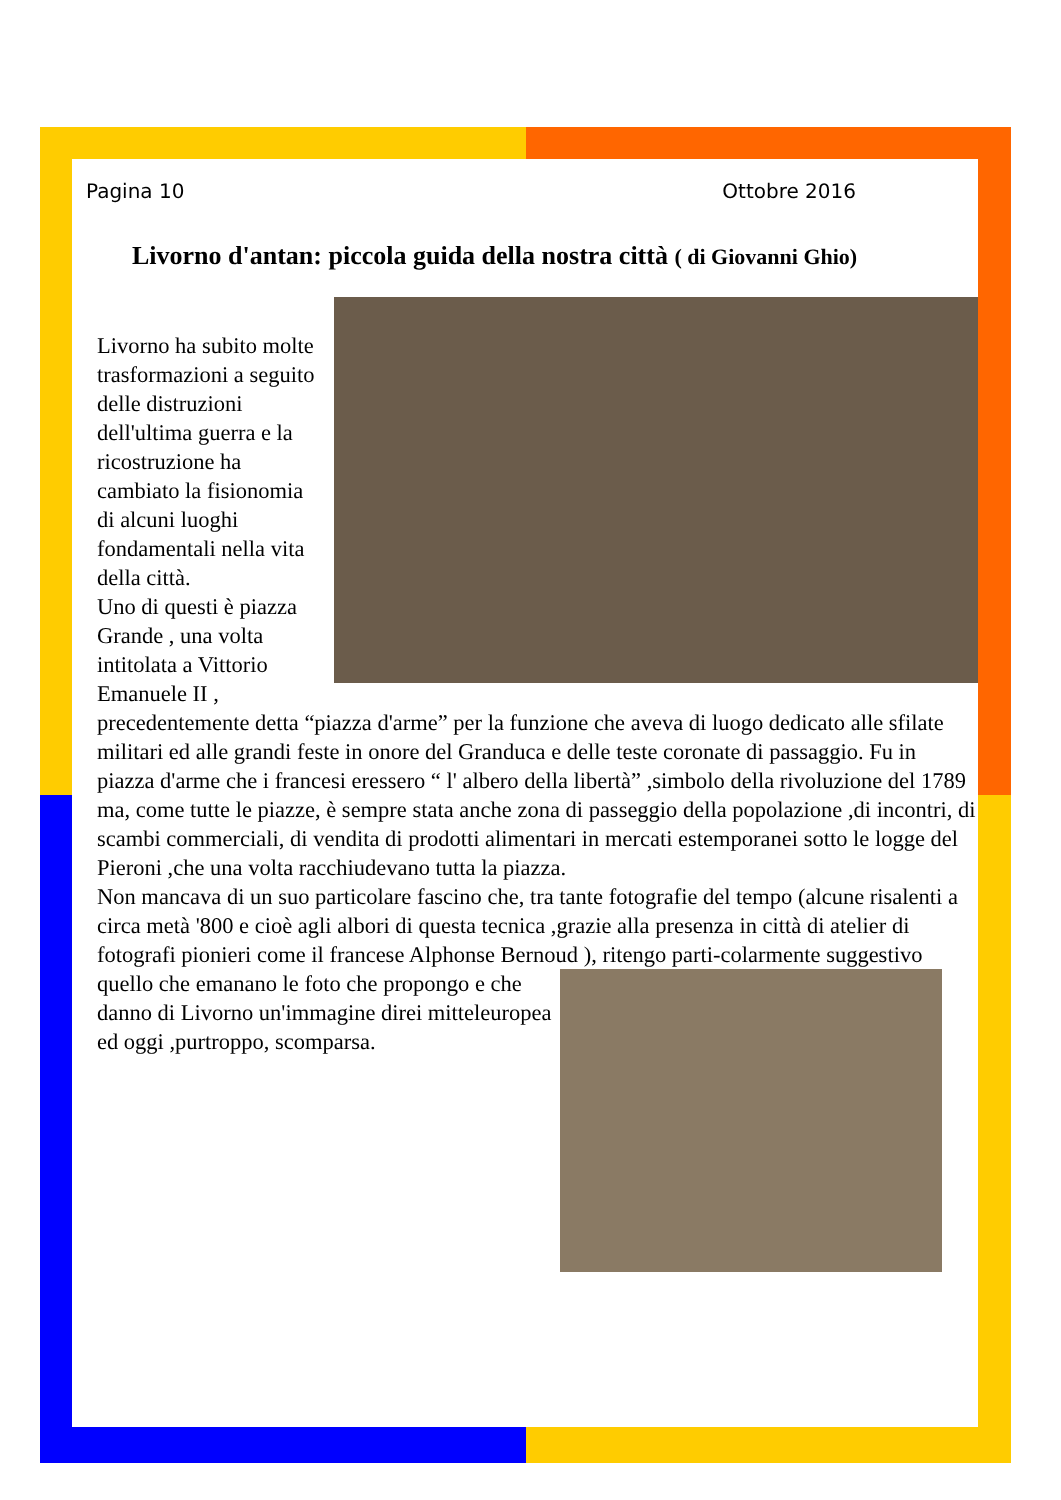Pagina 10 Ottobre 2016
Livorno d'antan: piccola guida della nostra città ( di Giovanni Ghio)
Livorno ha subito molte trasformazioni a seguito delle distruzioni dell'ultima guerra e la ricostruzione ha cambiato la fisionomia di alcuni luoghi fondamentali nella vita della città.
Uno di questi è piazza Grande , una volta intitolata a Vittorio Emanuele II , precedentemente detta “piazza d'arme” per la funzione che aveva di luogo dedicato alle sfilate militari ed alle grandi feste in onore del Granduca e delle teste coronate di passaggio. Fu in piazza d'arme che i francesi eressero “ l' albero della libertà” ,simbolo della rivoluzione del 1789 ma, come tutte le piazze, è sempre stata anche zona di passeggio della popolazione ,di incontri, di scambi commerciali, di vendita di prodotti alimentari in mercati estemporanei sotto le logge del Pieroni ,che una volta racchiudevano tutta la piazza.
Non mancava di un suo particolare fascino che, tra tante fotografie del tempo (alcune risalenti a circa metà '800 e cioè agli albori di questa tecnica ,grazie alla presenza in città di atelier di fotografi pionieri come il francese Alphonse Bernoud ), ritengo parti-
colarmente suggestivo quello che emanano le foto che propongo e che danno di Livorno un'immagine direi mitteleuropea ed oggi ,purtroppo, scomparsa.